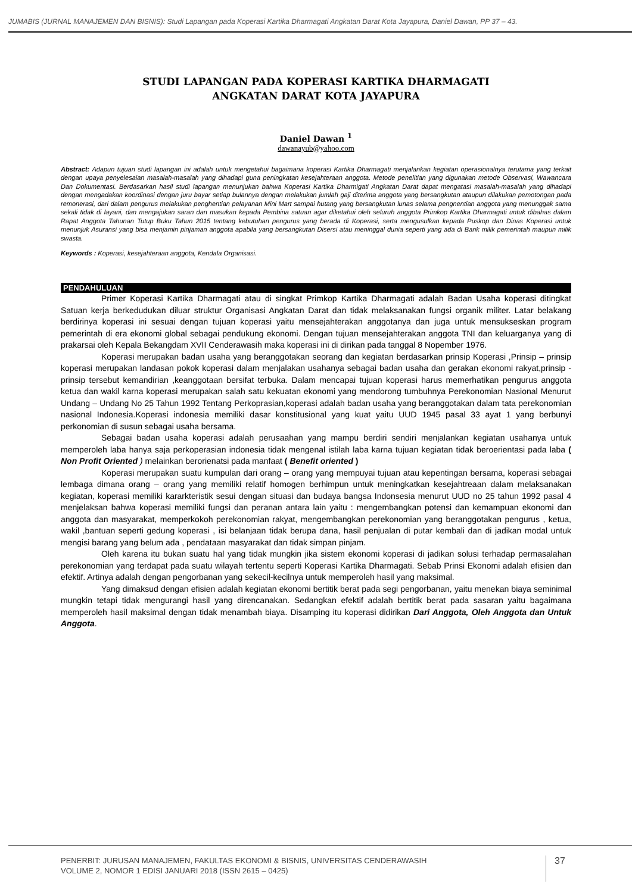JUMABIS (JURNAL MANAJEMEN DAN BISNIS): Studi Lapangan pada Koperasi Kartika Dharmagati Angkatan Darat Kota Jayapura, Daniel Dawan, PP 37 – 43.
STUDI LAPANGAN PADA KOPERASI KARTIKA DHARMAGATI
ANGKATAN DARAT KOTA JAYAPURA
Daniel Dawan <sup>1</sup>
dawanayub@yahoo.com
Abstract: Adapun tujuan studi lapangan ini adalah untuk mengetahui bagaimana koperasi Kartika Dharmagati menjalankan kegiatan operasionalnya terutama yang terkait dengan upaya penyelesaian masalah-masalah yang dihadapi guna peningkatan kesejahteraan anggota. Metode penelitian yang digunakan metode Observasi, Wawancara Dan Dokumentasi. Berdasarkan hasil studi lapangan menunjukan bahwa Koperasi Kartika Dharmigati Angkatan Darat dapat mengatasi masalah-masalah yang dihadapi dengan mengadakan koordinasi dengan juru bayar setiap bulannya dengan melakukan jumlah gaji diterima anggota yang bersangkutan ataupun dilakukan pemotongan pada remonerasi, dari dalam pengurus melakukan penghentian pelayanan Mini Mart sampai hutang yang bersangkutan lunas selama pengnentian anggota yang menunggak sama sekali tidak di layani, dan mengajukan saran dan masukan kepada Pembina satuan agar diketahui oleh seluruh anggota Primkop Kartika Dharmagati untuk dibahas dalam Rapat Anggota Tahunan Tutup Buku Tahun 2015 tentang kebutuhan pengurus yang berada di Koperasi, serta mengusulkan kepada Puskop dan Dinas Koperasi untuk menunjuk Asuransi yang bisa menjamin pinjaman anggota apabila yang bersangkutan Disersi atau meninggal dunia seperti yang ada di Bank milik pemerintah maupun milik swasta.
Keywords : Koperasi, kesejahteraan anggota, Kendala Organisasi.
PENDAHULUAN
Primer Koperasi Kartika Dharmagati atau di singkat Primkop Kartika Dharmagati adalah Badan Usaha koperasi ditingkat Satuan kerja berkedudukan diluar struktur Organisasi Angkatan Darat dan tidak melaksanakan fungsi organik militer. Latar belakang berdirinya koperasi ini sesuai dengan tujuan koperasi yaitu mensejahterakan anggotanya dan juga untuk mensukseskan program pemerintah di era ekonomi global sebagai pendukung ekonomi. Dengan tujuan mensejahterakan anggota TNI dan keluarganya yang di prakarsai oleh Kepala Bekangdam XVII Cenderawasih maka koperasi ini di dirikan pada tanggal 8 Nopember 1976.
Koperasi merupakan badan usaha yang beranggotakan seorang dan kegiatan berdasarkan prinsip Koperasi ,Prinsip – prinsip koperasi merupakan landasan pokok koperasi dalam menjalakan usahanya sebagai badan usaha dan gerakan ekonomi rakyat,prinsip - prinsip tersebut kemandirian ,keanggotaan bersifat terbuka. Dalam mencapai tujuan koperasi harus memerhatikan pengurus anggota ketua dan wakil karna koperasi merupakan salah satu kekuatan ekonomi yang mendorong tumbuhnya Perekonomian Nasional Menurut Undang – Undang No 25 Tahun 1992 Tentang Perkoprasian,koperasi adalah badan usaha yang beranggotakan dalam tata perekonomian nasional Indonesia.Koperasi indonesia memiliki dasar konstitusional yang kuat yaitu UUD 1945 pasal 33 ayat 1 yang berbunyi perkonomian di susun sebagai usaha bersama.
Sebagai badan usaha koperasi adalah perusaahan yang mampu berdiri sendiri menjalankan kegiatan usahanya untuk memperoleh laba hanya saja perkoperasian indonesia tidak mengenal istilah laba karna tujuan kegiatan tidak beroerientasi pada laba ( Non Profit Oriented ) melainkan berorienatsi pada manfaat ( Benefit oriented )
Koperasi merupakan suatu kumpulan dari orang – orang yang mempuyai tujuan atau kepentingan bersama, koperasi sebagai lembaga dimana orang – orang yang memiliki relatif homogen berhimpun untuk meningkatkan kesejahtreaan dalam melaksanakan kegiatan, koperasi memiliki kararkteristik sesui dengan situasi dan budaya bangsa Indonsesia menurut UUD no 25 tahun 1992 pasal 4 menjelaksan bahwa koperasi memiliki fungsi dan peranan antara lain yaitu : mengembangkan potensi dan kemampuan ekonomi dan anggota dan masyarakat, memperkokoh perekonomian rakyat, mengembangkan perekonomian yang beranggotakan pengurus , ketua, wakil ,bantuan seperti gedung koperasi , isi belanjaan tidak berupa dana, hasil penjualan di putar kembali dan di jadikan modal untuk mengisi barang yang belum ada , pendataan masyarakat dan tidak simpan pinjam.
Oleh karena itu bukan suatu hal yang tidak mungkin jika sistem ekonomi koperasi di jadikan solusi terhadap permasalahan perekonomian yang terdapat pada suatu wilayah tertentu seperti Koperasi Kartika Dharmagati. Sebab Prinsi Ekonomi adalah efisien dan efektif. Artinya adalah dengan pengorbanan yang sekecil-kecilnya untuk memperoleh hasil yang maksimal.
Yang dimaksud dengan efisien adalah kegiatan ekonomi bertitik berat pada segi pengorbanan, yaitu menekan biaya seminimal mungkin tetapi tidak mengurangi hasil yang direncanakan. Sedangkan efektif adalah bertitik berat pada sasaran yaitu bagaimana memperoleh hasil maksimal dengan tidak menambah biaya. Disamping itu koperasi didirikan Dari Anggota, Oleh Anggota dan Untuk Anggota.
PENERBIT: JURUSAN MANAJEMEN, FAKULTAS EKONOMI & BISNIS, UNIVERSITAS CENDERAWASIH
VOLUME 2, NOMOR 1 EDISI JANUARI 2018 (ISSN 2615 – 0425)
37